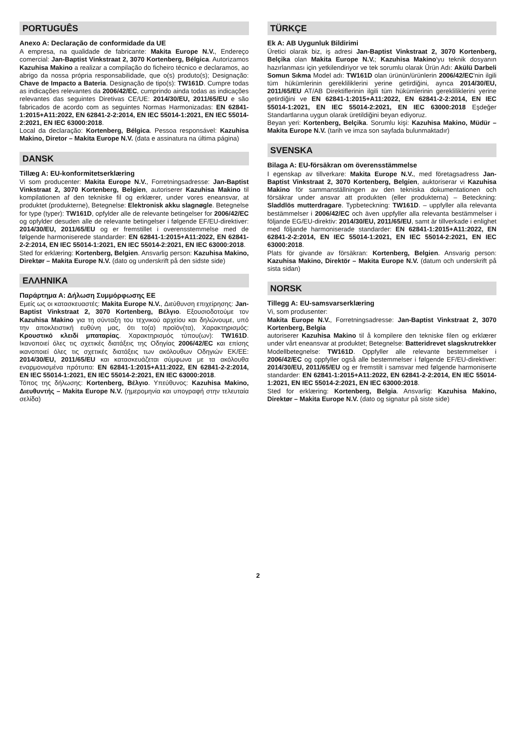PORTUGUÊS
Anexo A: Declaração de conformidade da UE
A empresa, na qualidade de fabricante: Makita Europe N.V., Endereço comercial: Jan-Baptist Vinkstraat 2, 3070 Kortenberg, Bélgica. Autorizamos Kazuhisa Makino a realizar a compilação do ficheiro técnico e declaramos, ao abrigo da nossa própria responsabilidade, que o(s) produto(s); Designação: Chave de Impacto a Bateria. Designação de tipo(s): TW161D. Cumpre todas as indicações relevantes da 2006/42/EC, cumprindo ainda todas as indicações relevantes das seguintes Diretivas CE/UE: 2014/30/EU, 2011/65/EU e são fabricados de acordo com as seguintes Normas Harmonizadas: EN 62841-1:2015+A11:2022, EN 62841-2-2:2014, EN IEC 55014-1:2021, EN IEC 55014-2:2021, EN IEC 63000:2018.
Local da declaração: Kortenberg, Bélgica. Pessoa responsável: Kazuhisa Makino, Diretor – Makita Europe N.V. (data e assinatura na última página)
DANSK
Tillæg A: EU-konformitetserklæring
Vi som producenter: Makita Europe N.V., Forretningsadresse: Jan-Baptist Vinkstraat 2, 3070 Kortenberg, Belgien, autoriserer Kazuhisa Makino til kompilationen af den tekniske fil og erklærer, under vores eneansvar, at produktet (produkterne), Betegnelse: Elektronisk akku slagnøgle. Betegnelse for type (typer): TW161D, opfylder alle de relevante betingelser for 2006/42/EC og opfylder desuden alle de relevante betingelser i følgende EF/EU-direktiver: 2014/30/EU, 2011/65/EU og er fremstillet i overensstemmelse med de følgende harmoniserede standarder: EN 62841-1:2015+A11:2022, EN 62841-2-2:2014, EN IEC 55014-1:2021, EN IEC 55014-2:2021, EN IEC 63000:2018.
Sted for erklæring: Kortenberg, Belgien. Ansvarlig person: Kazuhisa Makino, Direktør – Makita Europe N.V. (dato og underskrift på den sidste side)
ΕΛΛΗΝΙΚΑ
Παράρτημα Α: Δήλωση Συμμόρφωσης ΕΕ
Εμείς ως οι κατασκευαστές: Makita Europe N.V., Διεύθυνση επιχείρησης: Jan-Baptist Vinkstraat 2, 3070 Kortenberg, Βέλγιο. Εξουσιοδοτούμε τον Kazuhisa Makino για τη σύνταξη του τεχνικού αρχείου και δηλώνουμε, υπό την αποκλειστική ευθύνη μας, ότι το(α) προϊόν(τα), Χαρακτηρισμός: Κρουστικό κλειδί μπαταρίας. Χαρακτηρισμός τύπου(ων): TW161D. Ικανοποιεί όλες τις σχετικές διατάξεις της Οδηγίας 2006/42/EC και επίσης ικανοποιεί όλες τις σχετικές διατάξεις των ακόλουθων Οδηγιών ΕΚ/ΕΕ: 2014/30/EU, 2011/65/EU και κατασκευάζεται σύμφωνα με τα ακόλουθα εναρμονισμένα πρότυπα: EN 62841-1:2015+A11:2022, EN 62841-2-2:2014, EN IEC 55014-1:2021, EN IEC 55014-2:2021, EN IEC 63000:2018.
Τόπος της δήλωσης: Kortenberg, Βέλγιο. Υπεύθυνος: Kazuhisa Makino, Διευθυντής – Makita Europe N.V. (ημερομηνία και υπογραφή στην τελευταία σελίδα)
TÜRKÇE
Ek A: AB Uygunluk Bildirimi
Üretici olarak biz, iş adresi Jan-Baptist Vinkstraat 2, 3070 Kortenberg, Belçika olan Makita Europe N.V.; Kazuhisa Makino'yu teknik dosyanın hazırlanması için yetkilendiriyor ve tek sorumlu olarak Ürün Adı: Akülü Darbeli Somun Sıkma Model adı: TW161D olan ürünün/ürünlerin 2006/42/EC'nin ilgili tüm hükümlerinin gerekliliklerini yerine getirdiğini, ayrıca 2014/30/EU, 2011/65/EU AT/AB Direktiflerinin ilgili tüm hükümlerinin gerekliliklerini yerine getirdiğini ve EN 62841-1:2015+A11:2022, EN 62841-2-2:2014, EN IEC 55014-1:2021, EN IEC 55014-2:2021, EN IEC 63000:2018 Eşdeğer Standartlarına uygun olarak üretildiğini beyan ediyoruz.
Beyan yeri: Kortenberg, Belçika. Sorumlu kişi: Kazuhisa Makino, Müdür – Makita Europe N.V. (tarih ve imza son sayfada bulunmaktadır)
SVENSKA
Bilaga A: EU-försäkran om överensstämmelse
I egenskap av tillverkare: Makita Europe N.V., med företagsadress Jan-Baptist Vinkstraat 2, 3070 Kortenberg, Belgien, auktoriserar vi Kazuhisa Makino för sammanställningen av den tekniska dokumentationen och försäkrar under ansvar att produkten (eller produkterna) – Beteckning: Sladdlös mutterdragare. Typbeteckning: TW161D. – uppfyller alla relevanta bestämmelser i 2006/42/EC och även uppfyller alla relevanta bestämmelser i följande EG/EU-direktiv: 2014/30/EU, 2011/65/EU, samt är tillverkade i enlighet med följande harmoniserade standarder: EN 62841-1:2015+A11:2022, EN 62841-2-2:2014, EN IEC 55014-1:2021, EN IEC 55014-2:2021, EN IEC 63000:2018.
Plats för givande av försäkran: Kortenberg, Belgien. Ansvarig person: Kazuhisa Makino, Direktör – Makita Europe N.V. (datum och underskrift på sista sidan)
NORSK
Tillegg A: EU-samsvarserklæring
Vi, som produsenter:
Makita Europe N.V., Forretningsadresse: Jan-Baptist Vinkstraat 2, 3070 Kortenberg, Belgia
autoriserer Kazuhisa Makino til å kompilere den tekniske filen og erklærer under vårt eneansvar at produktet; Betegnelse: Batteridrevet slagskrutrekker
Modellbetegnelse: TW161D. Oppfyller alle relevante bestemmelser i 2006/42/EC og oppfyller også alle bestemmelser i følgende EF/EU-direktiver: 2014/30/EU, 2011/65/EU og er fremstilt i samsvar med følgende harmoniserte standarder: EN 62841-1:2015+A11:2022, EN 62841-2-2:2014, EN IEC 55014-1:2021, EN IEC 55014-2:2021, EN IEC 63000:2018.
Sted for erklæring: Kortenberg, Belgia. Ansvarlig: Kazuhisa Makino, Direktør – Makita Europe N.V. (dato og signatur på siste side)
2